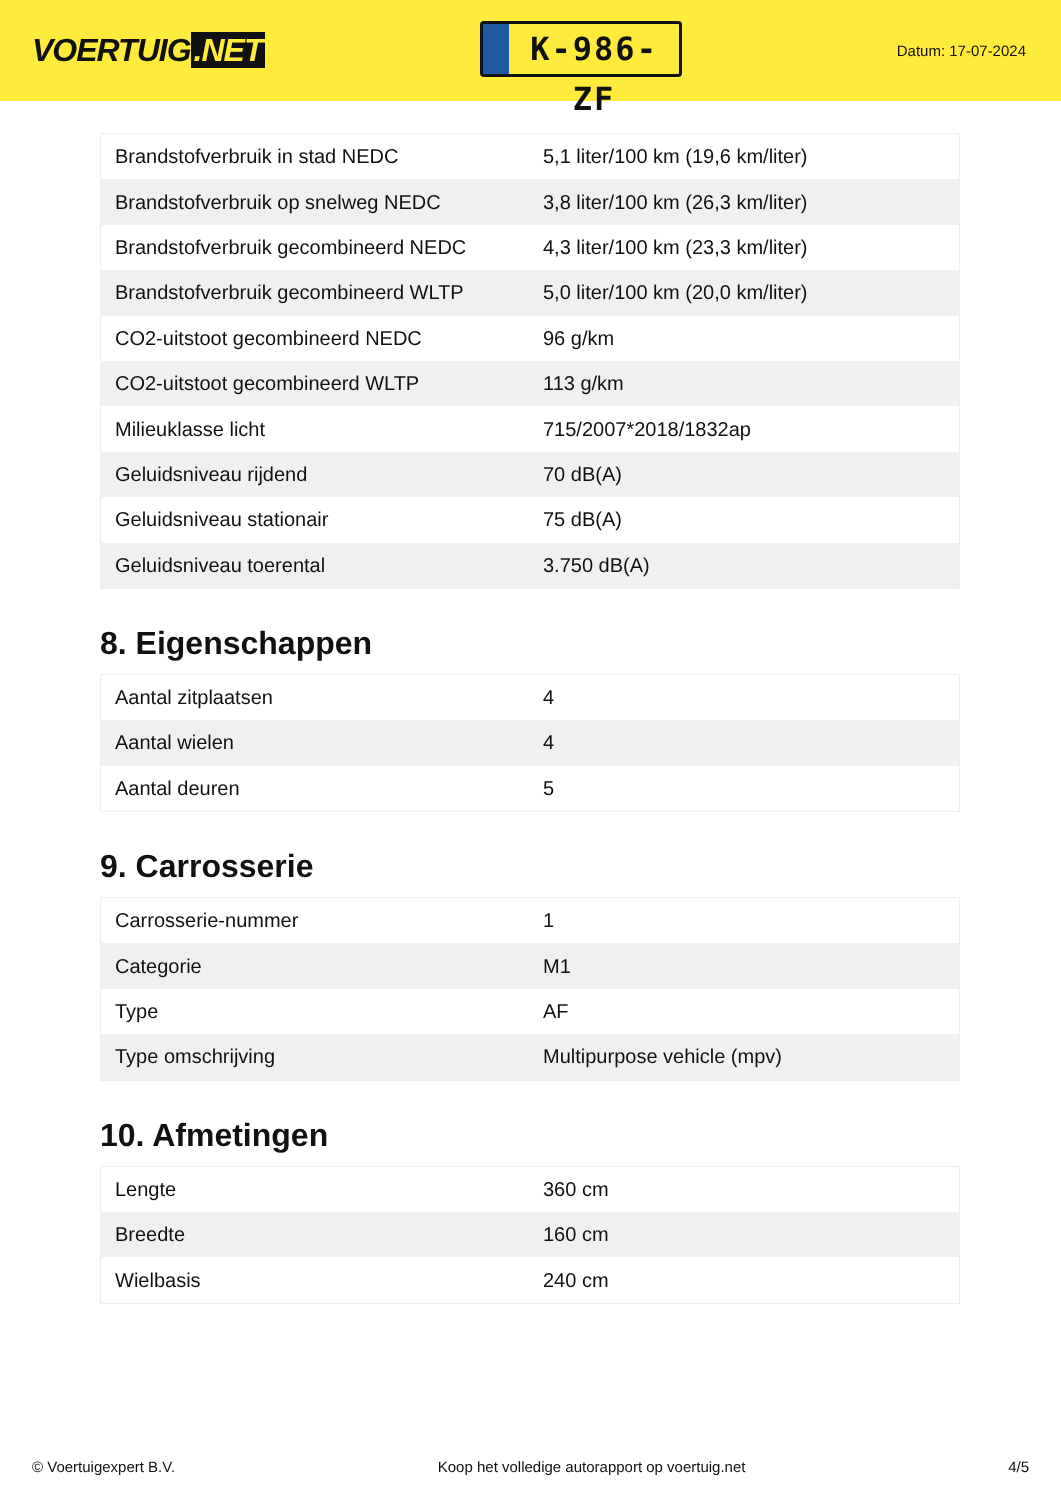VOERTUIG.NET
K-986-ZF
Datum: 17-07-2024
| Brandstofverbruik in stad NEDC | 5,1 liter/100 km (19,6 km/liter) |
| Brandstofverbruik op snelweg NEDC | 3,8 liter/100 km (26,3 km/liter) |
| Brandstofverbruik gecombineerd NEDC | 4,3 liter/100 km (23,3 km/liter) |
| Brandstofverbruik gecombineerd WLTP | 5,0 liter/100 km (20,0 km/liter) |
| CO2-uitstoot gecombineerd NEDC | 96 g/km |
| CO2-uitstoot gecombineerd WLTP | 113 g/km |
| Milieuklasse licht | 715/2007*2018/1832ap |
| Geluidsniveau rijdend | 70 dB(A) |
| Geluidsniveau stationair | 75 dB(A) |
| Geluidsniveau toerental | 3.750 dB(A) |
8. Eigenschappen
| Aantal zitplaatsen | 4 |
| Aantal wielen | 4 |
| Aantal deuren | 5 |
9. Carrosserie
| Carrosserie-nummer | 1 |
| Categorie | M1 |
| Type | AF |
| Type omschrijving | Multipurpose vehicle (mpv) |
10. Afmetingen
| Lengte | 360 cm |
| Breedte | 160 cm |
| Wielbasis | 240 cm |
© Voertuigexpert B.V. Koop het volledige autorapport op voertuig.net 4/5